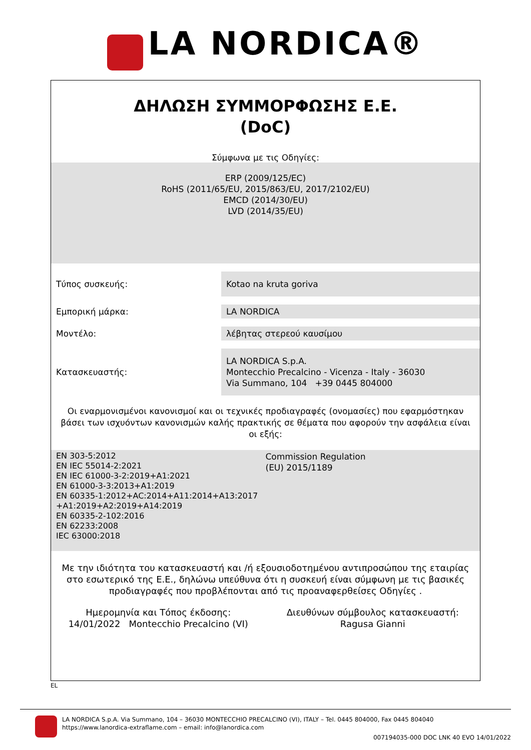LA NORDICA®
ΔΗΛΩΣΗ ΣΥΜΜΟΡΦΩΣΗΣ Ε.Ε.
(DoC)
Σύμφωνα με τις Οδηγίες:
ERP (2009/125/EC)
RoHS (2011/65/EU, 2015/863/EU, 2017/2102/EU)
EMCD (2014/30/EU)
LVD (2014/35/EU)
| Τύπος συσκευής: | Kotao na kruta goriva |
| Εμπορική μάρκα: | LA NORDICA |
| Μοντέλο: | λέβητας στερεού καυσίμου |
| Κατασκευαστής: | LA NORDICA S.p.A. Montecchio Precalcino - Vicenza - Italy - 36030 Via Summano, 104 +39 0445 804000 |
Οι εναρμονισμένοι κανονισμοί και οι τεχνικές προδιαγραφές (ονομασίες) που εφαρμόστηκαν βάσει των ισχυόντων κανονισμών καλής πρακτικής σε θέματα που αφορούν την ασφάλεια είναι οι εξής:
EN 303-5:2012
EN IEC 55014-2:2021
EN IEC 61000-3-2:2019+A1:2021
EN 61000-3-3:2013+A1:2019
EN 60335-1:2012+AC:2014+A11:2014+A13:2017
+A1:2019+A2:2019+A14:2019
EN 60335-2-102:2016
EN 62233:2008
IEC 63000:2018
Commission Regulation
(EU) 2015/1189
Με την ιδιότητα του κατασκευαστή και /ή εξουσιοδοτημένου αντιπροσώπου της εταιρίας στο εσωτερικό της Ε.Ε., δηλώνω υπεύθυνα ότι η συσκευή είναι σύμφωνη με τις βασικές προδιαγραφές που προβλέπονται από τις προαναφερθείσες Οδηγίες .
Ημερομηνία και Τόπος έκδοσης:
14/01/2022 Montecchio Precalcino (VI)
Διευθύνων σύμβουλος κατασκευαστή:
Ragusa Gianni
EL
LA NORDICA S.p.A. Via Summano, 104 – 36030 MONTECCHIO PRECALCINO (VI), ITALY – Tel. 0445 804000, Fax 0445 804040
https://www.lanordica-extraflame.com – email: info@lanordica.com
007194035-000 DOC LNK 40 EVO 14/01/2022